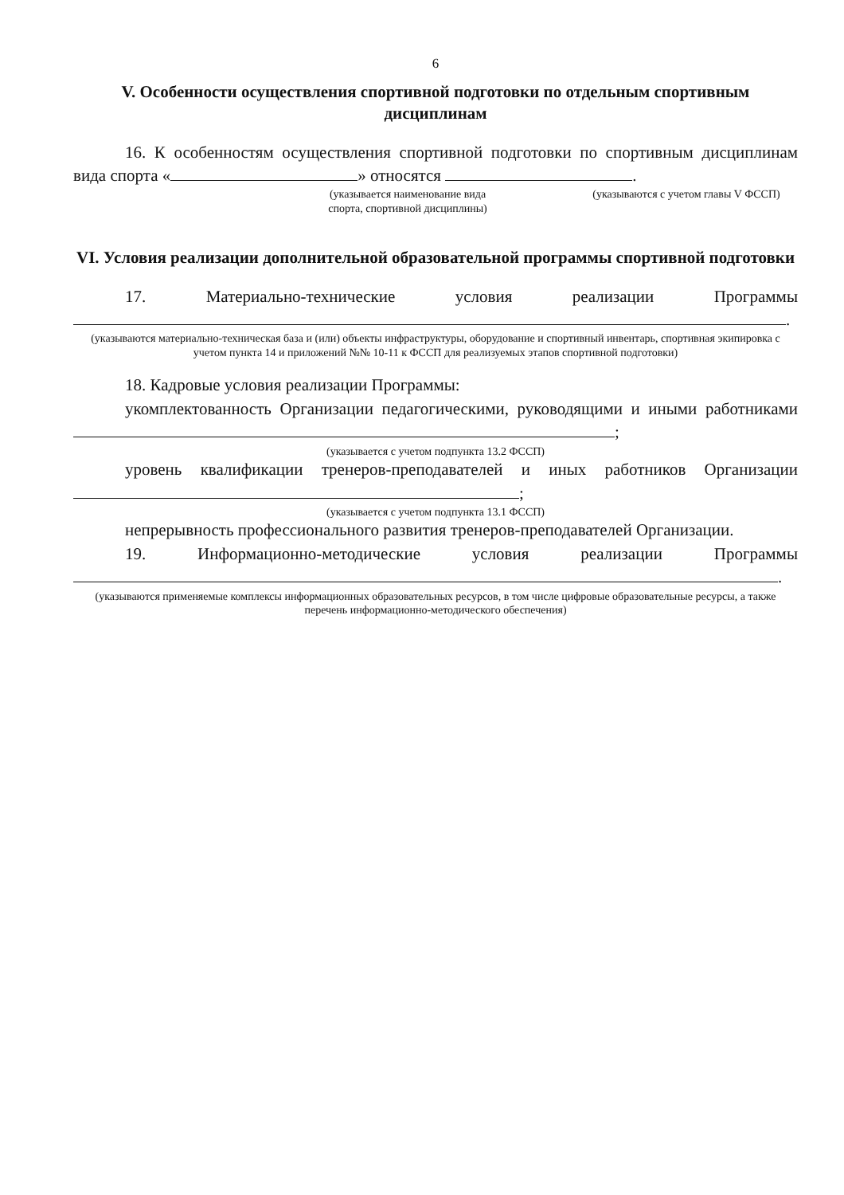6
V. Особенности осуществления спортивной подготовки по отдельным спортивным дисциплинам
16. К особенностям осуществления спортивной подготовки по спортивным дисциплинам вида спорта « » относятся .
(указывается наименование вида спорта, спортивной дисциплины)
(указываются с учетом главы V ФССП)
VI. Условия реализации дополнительной образовательной программы спортивной подготовки
17. Материально-технические условия реализации Программы .
(указываются материально-техническая база и (или) объекты инфраструктуры, оборудование и спортивный инвентарь, спортивная экипировка с учетом пункта 14 и приложений №№ 10-11 к ФССП для реализуемых этапов спортивной подготовки)
18. Кадровые условия реализации Программы:
укомплектованность Организации педагогическими, руководящими и иными работниками ;
(указывается с учетом подпункта 13.2 ФССП)
уровень квалификации тренеров-преподавателей и иных работников Организации ;
(указывается с учетом подпункта 13.1 ФССП)
непрерывность профессионального развития тренеров-преподавателей Организации.
19. Информационно-методические условия реализации Программы .
(указываются применяемые комплексы информационных образовательных ресурсов, в том числе цифровые образовательные ресурсы, а также перечень информационно-методического обеспечения)